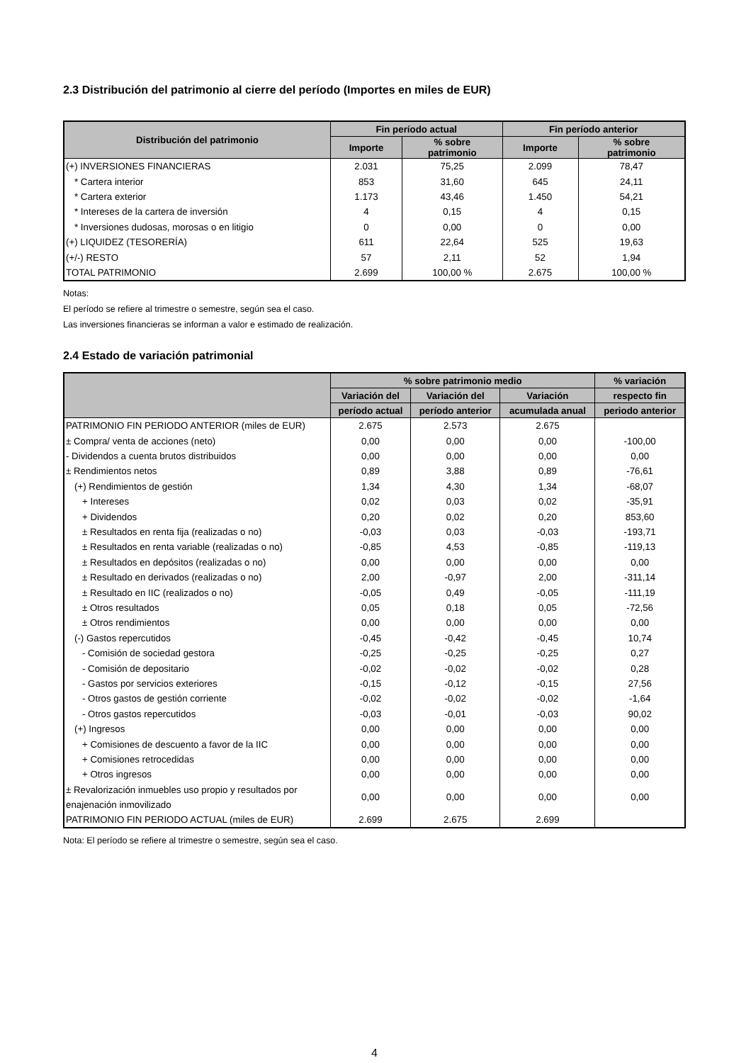2.3 Distribución del patrimonio al cierre del período (Importes en miles de EUR)
| Distribución del patrimonio | Fin período actual | | Fin período anterior | |
| --- | --- | --- | --- | --- |
| | Importe | % sobre patrimonio | Importe | % sobre patrimonio |
| (+) INVERSIONES FINANCIERAS | 2.031 | 75,25 | 2.099 | 78,47 |
| * Cartera interior | 853 | 31,60 | 645 | 24,11 |
| * Cartera exterior | 1.173 | 43,46 | 1.450 | 54,21 |
| * Intereses de la cartera de inversión | 4 | 0,15 | 4 | 0,15 |
| * Inversiones dudosas, morosas o en litigio | 0 | 0,00 | 0 | 0,00 |
| (+) LIQUIDEZ (TESORERÍA) | 611 | 22,64 | 525 | 19,63 |
| (+/-) RESTO | 57 | 2,11 | 52 | 1,94 |
| TOTAL PATRIMONIO | 2.699 | 100,00 % | 2.675 | 100,00 % |
Notas:
El período se refiere al trimestre o semestre, según sea el caso.
Las inversiones financieras se informan a valor e estimado de realización.
2.4 Estado de variación patrimonial
| | % sobre patrimonio medio | | | % variación |
| --- | --- | --- | --- | --- |
| | Variación del | Variación del | Variación | respecto fin |
| | período actual | período anterior | acumulada anual | periodo anterior |
| PATRIMONIO FIN PERIODO ANTERIOR (miles de EUR) | 2.675 | 2.573 | 2.675 | |
| ± Compra/ venta de acciones (neto) | 0,00 | 0,00 | 0,00 | -100,00 |
| - Dividendos a cuenta brutos distribuidos | 0,00 | 0,00 | 0,00 | 0,00 |
| ± Rendimientos netos | 0,89 | 3,88 | 0,89 | -76,61 |
| (+) Rendimientos de gestión | 1,34 | 4,30 | 1,34 | -68,07 |
| + Intereses | 0,02 | 0,03 | 0,02 | -35,91 |
| + Dividendos | 0,20 | 0,02 | 0,20 | 853,60 |
| ± Resultados en renta fija (realizadas o no) | -0,03 | 0,03 | -0,03 | -193,71 |
| ± Resultados en renta variable (realizadas o no) | -0,85 | 4,53 | -0,85 | -119,13 |
| ± Resultados en depósitos (realizadas o no) | 0,00 | 0,00 | 0,00 | 0,00 |
| ± Resultado en derivados (realizadas o no) | 2,00 | -0,97 | 2,00 | -311,14 |
| ± Resultado en IIC (realizados o no) | -0,05 | 0,49 | -0,05 | -111,19 |
| ± Otros resultados | 0,05 | 0,18 | 0,05 | -72,56 |
| ± Otros rendimientos | 0,00 | 0,00 | 0,00 | 0,00 |
| (-) Gastos repercutidos | -0,45 | -0,42 | -0,45 | 10,74 |
| - Comisión de sociedad gestora | -0,25 | -0,25 | -0,25 | 0,27 |
| - Comisión de depositario | -0,02 | -0,02 | -0,02 | 0,28 |
| - Gastos por servicios exteriores | -0,15 | -0,12 | -0,15 | 27,56 |
| - Otros gastos de gestión corriente | -0,02 | -0,02 | -0,02 | -1,64 |
| - Otros gastos repercutidos | -0,03 | -0,01 | -0,03 | 90,02 |
| (+) Ingresos | 0,00 | 0,00 | 0,00 | 0,00 |
| + Comisiones de descuento a favor de la IIC | 0,00 | 0,00 | 0,00 | 0,00 |
| + Comisiones retrocedidas | 0,00 | 0,00 | 0,00 | 0,00 |
| + Otros ingresos | 0,00 | 0,00 | 0,00 | 0,00 |
| ± Revalorización inmuebles uso propio y resultados por enajenación inmovilizado | 0,00 | 0,00 | 0,00 | 0,00 |
| PATRIMONIO FIN PERIODO ACTUAL (miles de EUR) | 2.699 | 2.675 | 2.699 | |
Nota: El período se refiere al trimestre o semestre, según sea el caso.
4